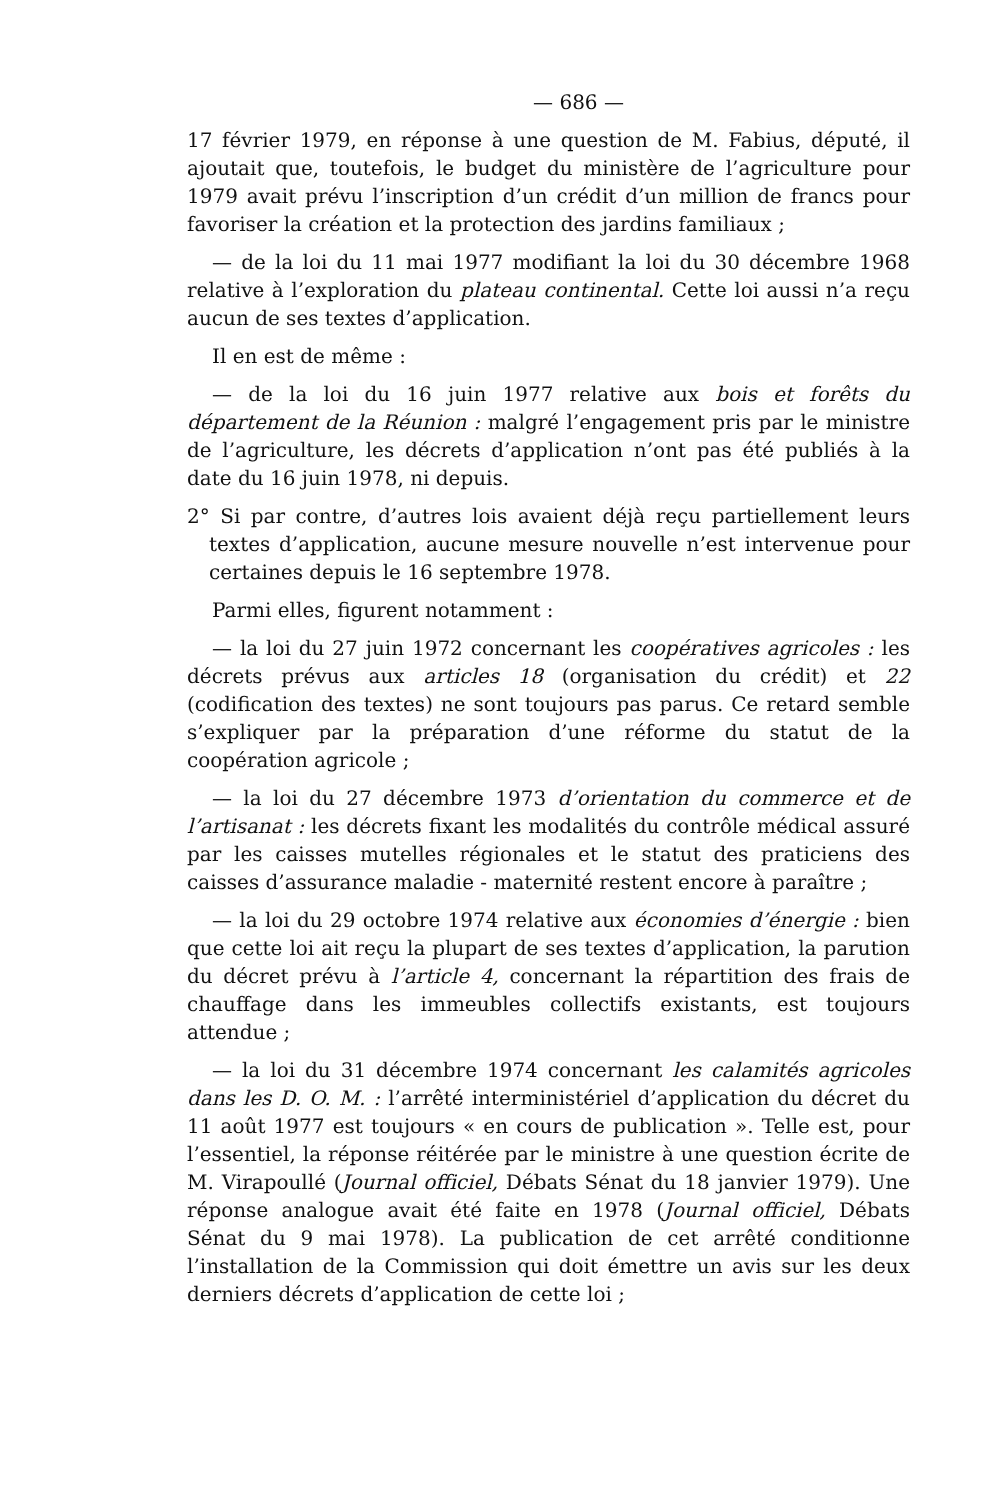— 686 —
17 février 1979, en réponse à une question de M. Fabius, député, il ajoutait que, toutefois, le budget du ministère de l’agriculture pour 1979 avait prévu l’inscription d’un crédit d’un million de francs pour favoriser la création et la protection des jardins familiaux ;
— de la loi du 11 mai 1977 modifiant la loi du 30 décembre 1968 relative à l’exploration du plateau continental. Cette loi aussi n’a reçu aucun de ses textes d’application.
Il en est de même :
— de la loi du 16 juin 1977 relative aux bois et forêts du département de la Réunion : malgré l’engagement pris par le ministre de l’agriculture, les décrets d’application n’ont pas été publiés à la date du 16 juin 1978, ni depuis.
2° Si par contre, d’autres lois avaient déjà reçu partiellement leurs textes d’application, aucune mesure nouvelle n’est intervenue pour certaines depuis le 16 septembre 1978.
Parmi elles, figurent notamment :
— la loi du 27 juin 1972 concernant les coopératives agricoles : les décrets prévus aux articles 18 (organisation du crédit) et 22 (codification des textes) ne sont toujours pas parus. Ce retard semble s’expliquer par la préparation d’une réforme du statut de la coopération agricole ;
— la loi du 27 décembre 1973 d’orientation du commerce et de l’artisanat : les décrets fixant les modalités du contrôle médical assuré par les caisses mutelles régionales et le statut des praticiens des caisses d’assurance maladie - maternité restent encore à paraître ;
— la loi du 29 octobre 1974 relative aux économies d’énergie : bien que cette loi ait reçu la plupart de ses textes d’application, la parution du décret prévu à l’article 4, concernant la répartition des frais de chauffage dans les immeubles collectifs existants, est toujours attendue ;
— la loi du 31 décembre 1974 concernant les calamités agricoles dans les D. O. M. : l’arrêté interministériel d’application du décret du 11 août 1977 est toujours « en cours de publication ». Telle est, pour l’essentiel, la réponse réitérée par le ministre à une question écrite de M. Virapoullé (Journal officiel, Débats Sénat du 18 janvier 1979). Une réponse analogue avait été faite en 1978 (Journal officiel, Débats Sénat du 9 mai 1978). La publication de cet arrêté conditionne l’installation de la Commission qui doit émettre un avis sur les deux derniers décrets d’application de cette loi ;